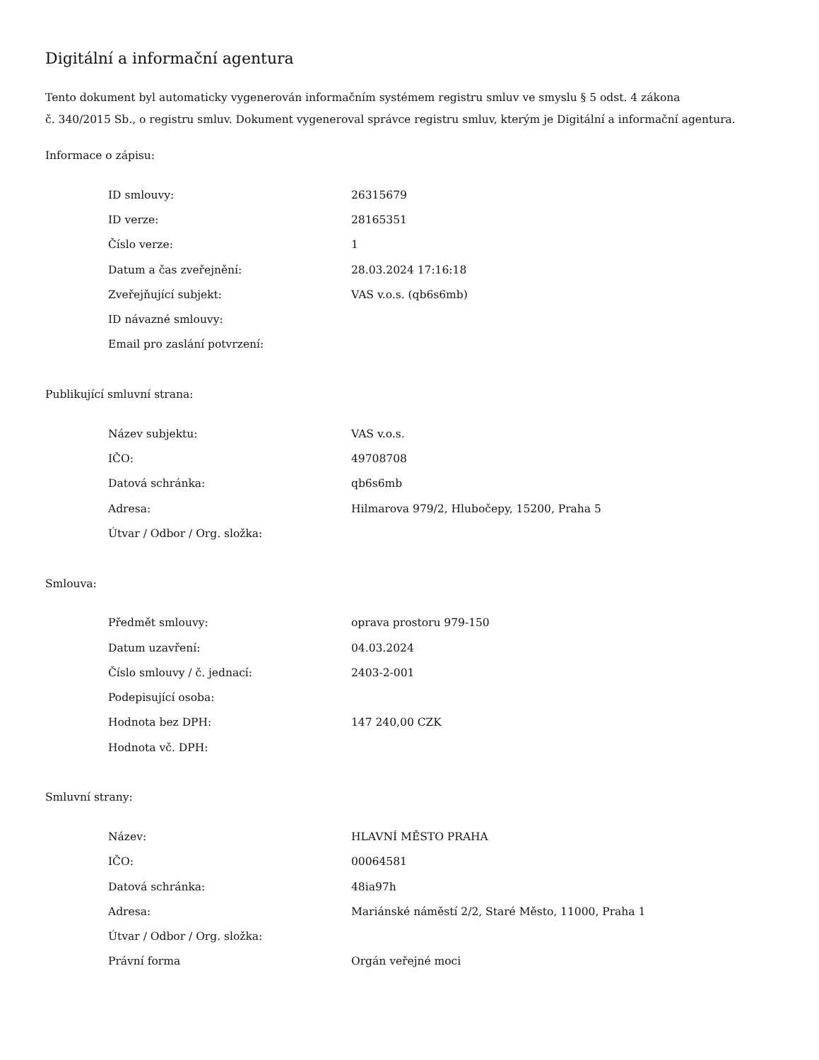Digitální a informační agentura
Tento dokument byl automaticky vygenerován informačním systémem registru smluv ve smyslu § 5 odst. 4 zákona
č. 340/2015 Sb., o registru smluv. Dokument vygeneroval správce registru smluv, kterým je Digitální a informační agentura.
Informace o zápisu:
| ID smlouvy: | 26315679 |
| ID verze: | 28165351 |
| Číslo verze: | 1 |
| Datum a čas zveřejnění: | 28.03.2024 17:16:18 |
| Zveřejňující subjekt: | VAS v.o.s. (qb6s6mb) |
| ID návazné smlouvy: | |
| Email pro zaslání potvrzení: | |
Publikující smluvní strana:
| Název subjektu: | VAS v.o.s. |
| IČO: | 49708708 |
| Datová schránka: | qb6s6mb |
| Adresa: | Hilmarova 979/2, Hlubočepy, 15200, Praha 5 |
| Útvar / Odbor / Org. složka: | |
Smlouva:
| Předmět smlouvy: | oprava prostoru 979-150 |
| Datum uzavření: | 04.03.2024 |
| Číslo smlouvy / č. jednací: | 2403-2-001 |
| Podepisující osoba: | |
| Hodnota bez DPH: | 147 240,00 CZK |
| Hodnota vč. DPH: | |
Smluvní strany:
| Název: | HLAVNÍ MĚSTO PRAHA |
| IČO: | 00064581 |
| Datová schránka: | 48ia97h |
| Adresa: | Mariánské náměstí 2/2, Staré Město, 11000, Praha 1 |
| Útvar / Odbor / Org. složka: | |
| Právní forma | Orgán veřejné moci |